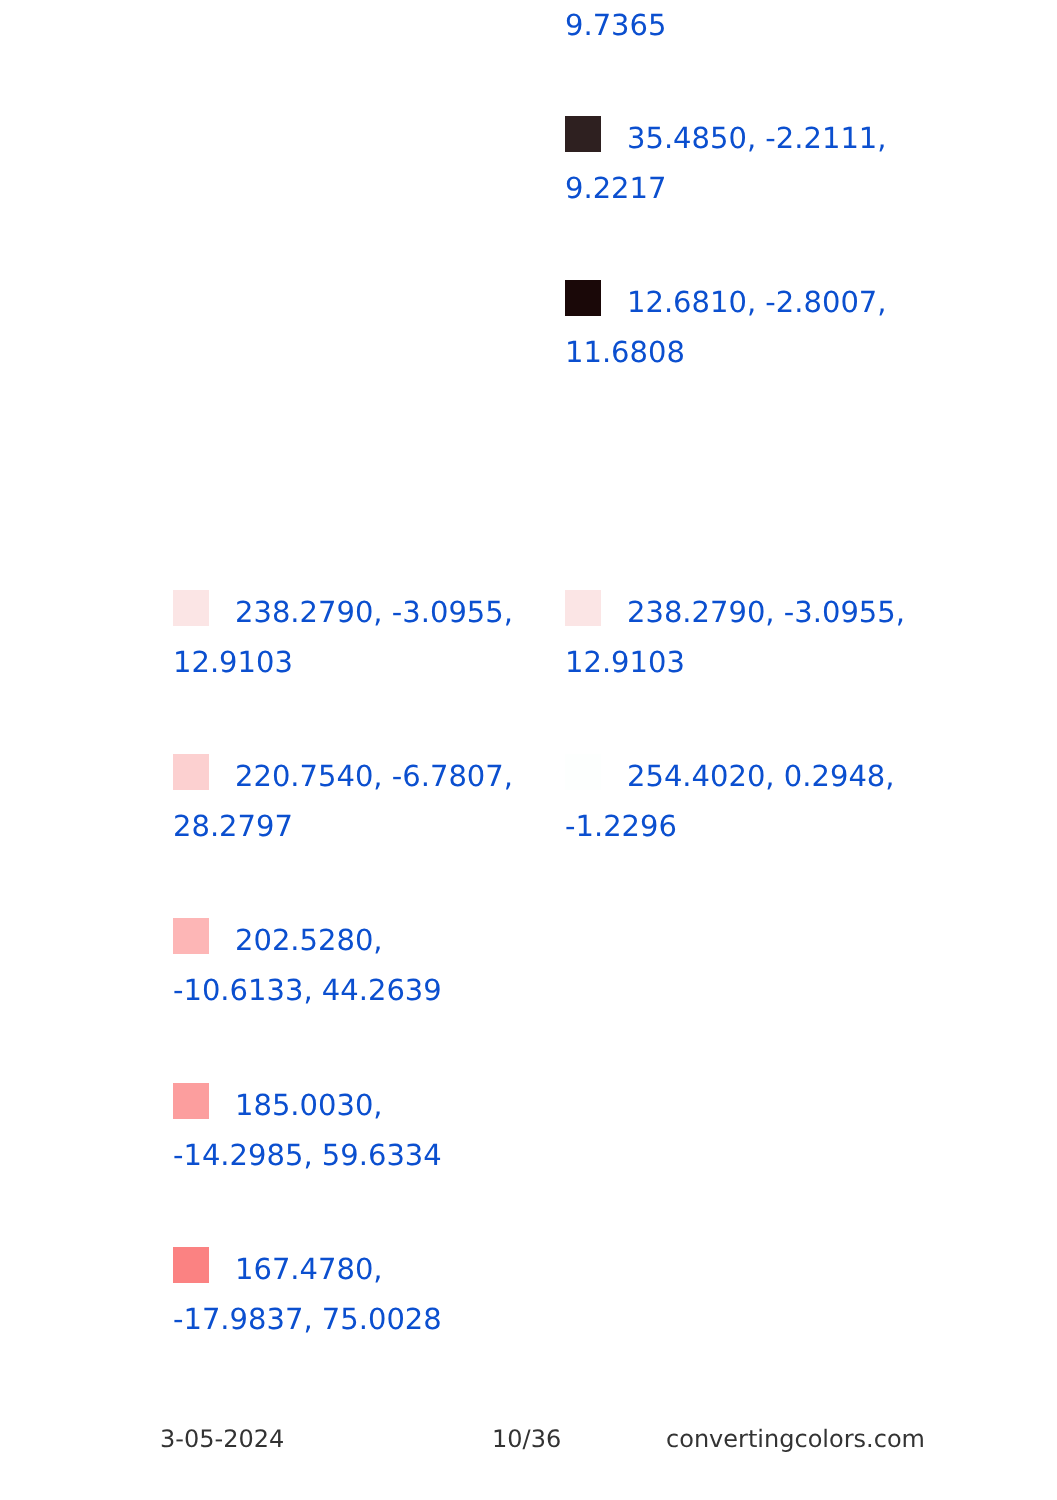9.7365
35.4850, -2.2111, 9.2217
12.6810, -2.8007, 11.6808
238.2790, -3.0955, 12.9103
238.2790, -3.0955, 12.9103
220.7540, -6.7807, 28.2797
254.4020, 0.2948, -1.2296
202.5280, -10.6133, 44.2639
185.0030, -14.2985, 59.6334
167.4780, -17.9837, 75.0028
3-05-2024 10/36 convertingcolors.com